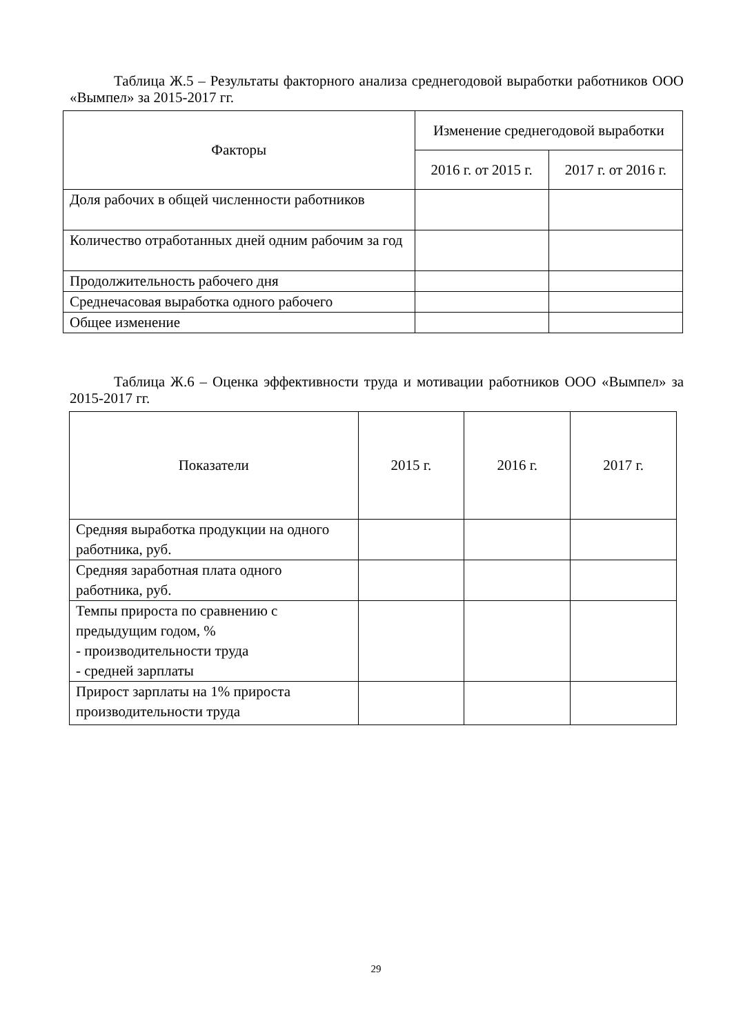Таблица Ж.5 – Результаты факторного анализа среднегодовой выработки работников ООО «Вымпел» за 2015-2017 гг.
| Факторы | Изменение среднегодовой выработки | |
| --- | --- | --- |
| | 2016 г. от 2015 г. | 2017 г. от 2016 г. |
| Доля рабочих в общей численности работников | | |
| Количество отработанных дней одним рабочим за год | | |
| Продолжительность рабочего дня | | |
| Среднечасовая выработка одного рабочего | | |
| Общее изменение | | |
Таблица Ж.6 – Оценка эффективности труда и мотивации работников ООО «Вымпел» за 2015-2017 гг.
| Показатели | 2015 г. | 2016 г. | 2017 г. |
| --- | --- | --- | --- |
| Средняя выработка продукции на одного работника, руб. | | | |
| Средняя заработная плата одного работника, руб. | | | |
| Темпы прироста по сравнению с предыдущим годом, % - производительности труда - средней зарплаты | | | |
| Прирост зарплаты на 1% прироста производительности труда | | | |
29